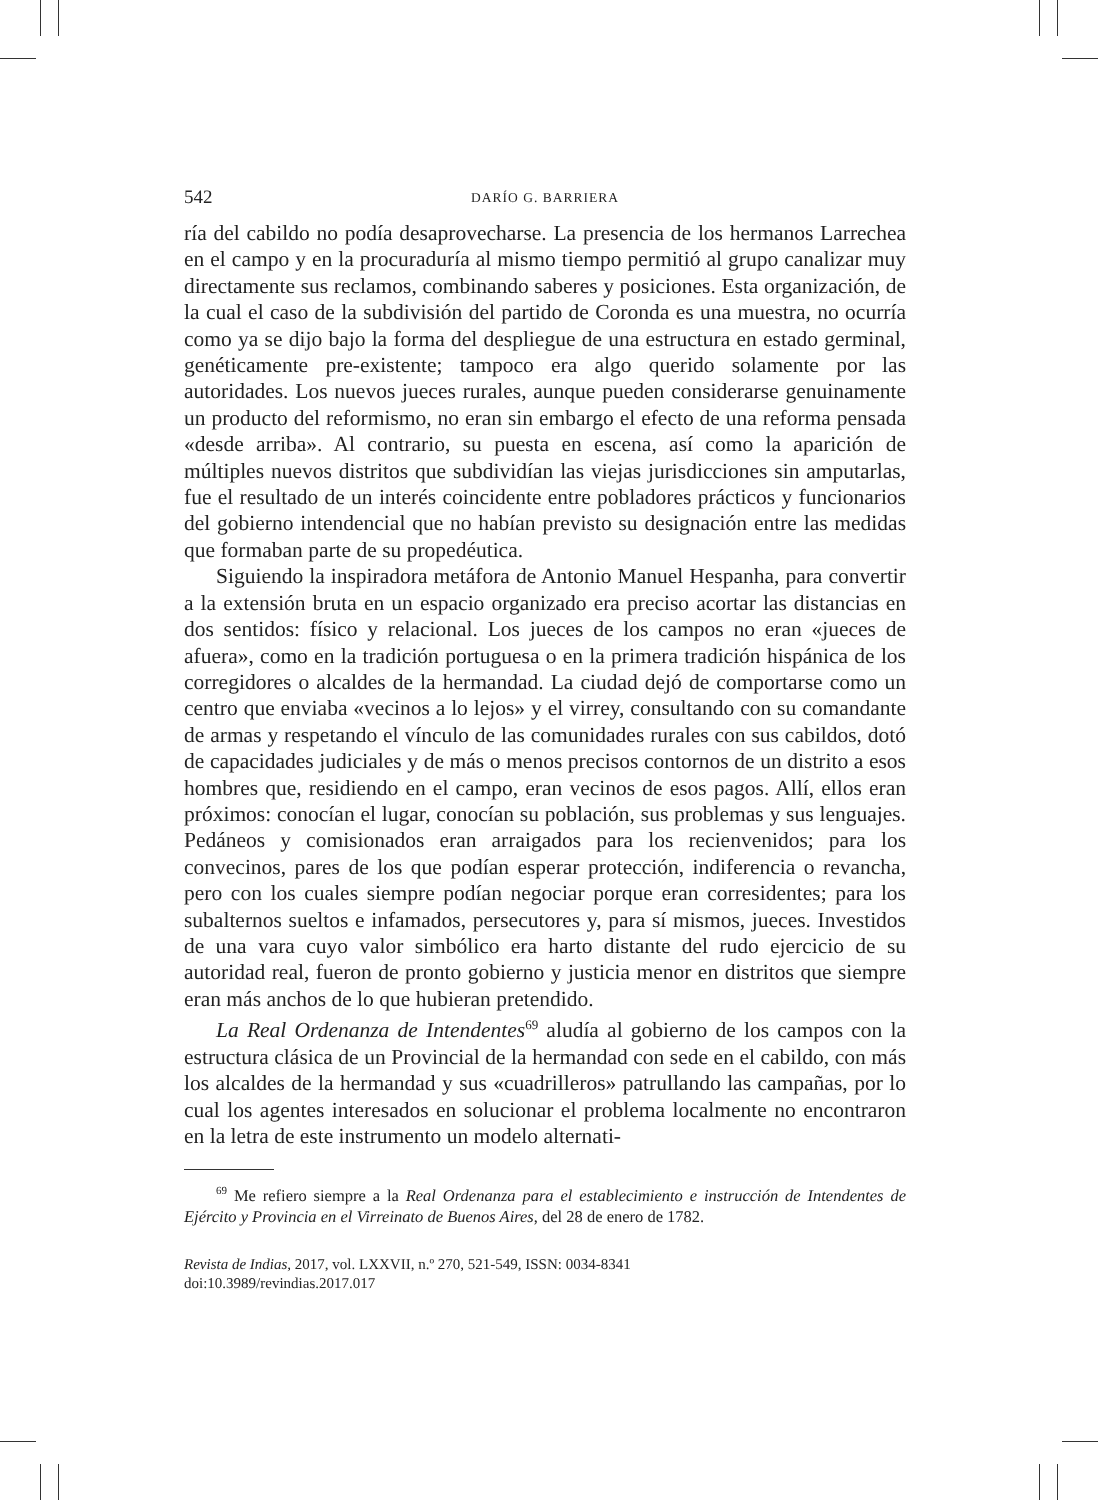542 DARÍO G. BARRIERA
ría del cabildo no podía desaprovecharse. La presencia de los hermanos Larrechea en el campo y en la procuraduría al mismo tiempo permitió al grupo canalizar muy directamente sus reclamos, combinando saberes y posiciones. Esta organización, de la cual el caso de la subdivisión del partido de Coronda es una muestra, no ocurría como ya se dijo bajo la forma del despliegue de una estructura en estado germinal, genéticamente pre-existente; tampoco era algo querido solamente por las autoridades. Los nuevos jueces rurales, aunque pueden considerarse genuinamente un producto del reformismo, no eran sin embargo el efecto de una reforma pensada «desde arriba». Al contrario, su puesta en escena, así como la aparición de múltiples nuevos distritos que subdividían las viejas jurisdicciones sin amputarlas, fue el resultado de un interés coincidente entre pobladores prácticos y funcionarios del gobierno intendencial que no habían previsto su designación entre las medidas que formaban parte de su propedéutica.
Siguiendo la inspiradora metáfora de Antonio Manuel Hespanha, para convertir a la extensión bruta en un espacio organizado era preciso acortar las distancias en dos sentidos: físico y relacional. Los jueces de los campos no eran «jueces de afuera», como en la tradición portuguesa o en la primera tradición hispánica de los corregidores o alcaldes de la hermandad. La ciudad dejó de comportarse como un centro que enviaba «vecinos a lo lejos» y el virrey, consultando con su comandante de armas y respetando el vínculo de las comunidades rurales con sus cabildos, dotó de capacidades judiciales y de más o menos precisos contornos de un distrito a esos hombres que, residiendo en el campo, eran vecinos de esos pagos. Allí, ellos eran próximos: conocían el lugar, conocían su población, sus problemas y sus lenguajes. Pedáneos y comisionados eran arraigados para los recienvenidos; para los convecinos, pares de los que podían esperar protección, indiferencia o revancha, pero con los cuales siempre podían negociar porque eran corresidentes; para los subalternos sueltos e infamados, persecutores y, para sí mismos, jueces. Investidos de una vara cuyo valor simbólico era harto distante del rudo ejercicio de su autoridad real, fueron de pronto gobierno y justicia menor en distritos que siempre eran más anchos de lo que hubieran pretendido.
La Real Ordenanza de Intendentes<sup>69</sup> aludía al gobierno de los campos con la estructura clásica de un Provincial de la hermandad con sede en el cabildo, con más los alcaldes de la hermandad y sus «cuadrilleros» patrullando las campañas, por lo cual los agentes interesados en solucionar el problema localmente no encontraron en la letra de este instrumento un modelo alternati-
<sup>69</sup> Me refiero siempre a la Real Ordenanza para el establecimiento e instrucción de Intendentes de Ejército y Provincia en el Virreinato de Buenos Aires, del 28 de enero de 1782.
Revista de Indias, 2017, vol. LXXVII, n.º 270, 521-549, ISSN: 0034-8341
doi:10.3989/revindias.2017.017